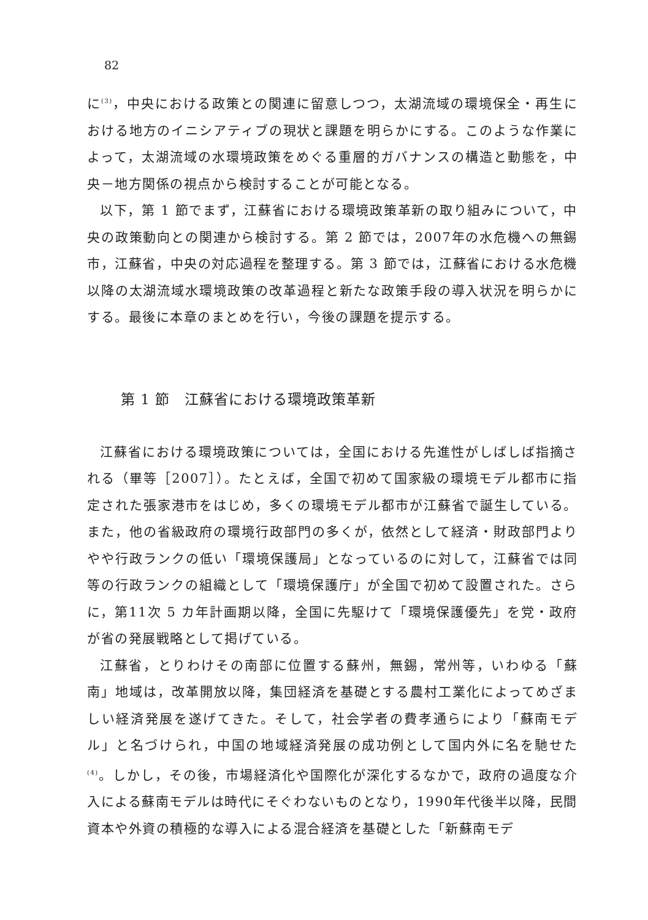82
に<sup>(3)</sup>，中央における政策との関連に留意しつつ，太湖流域の環境保全・再生における地方のイニシアティブの現状と課題を明らかにする。このような作業によって，太湖流域の水環境政策をめぐる重層的ガバナンスの構造と動態を，中央－地方関係の視点から検討することが可能となる。
以下，第 1 節でまず，江蘇省における環境政策革新の取り組みについて，中央の政策動向との関連から検討する。第 2 節では，2007年の水危機への無錫市，江蘇省，中央の対応過程を整理する。第 3 節では，江蘇省における水危機以降の太湖流域水環境政策の改革過程と新たな政策手段の導入状況を明らかにする。最後に本章のまとめを行い，今後の課題を提示する。
第 1 節　江蘇省における環境政策革新
江蘇省における環境政策については，全国における先進性がしばしば指摘される（畢等［2007］）。たとえば，全国で初めて国家級の環境モデル都市に指定された張家港市をはじめ，多くの環境モデル都市が江蘇省で誕生している。また，他の省級政府の環境行政部門の多くが，依然として経済・財政部門よりやや行政ランクの低い「環境保護局」となっているのに対して，江蘇省では同等の行政ランクの組織として「環境保護庁」が全国で初めて設置された。さらに，第11次 5 カ年計画期以降，全国に先駆けて「環境保護優先」を党・政府が省の発展戦略として掲げている。
江蘇省，とりわけその南部に位置する蘇州，無錫，常州等，いわゆる「蘇南」地域は，改革開放以降，集団経済を基礎とする農村工業化によってめざましい経済発展を遂げてきた。そして，社会学者の費孝通らにより「蘇南モデル」と名づけられ，中国の地域経済発展の成功例として国内外に名を馳せた<sup>(4)</sup>。しかし，その後，市場経済化や国際化が深化するなかで，政府の過度な介入による蘇南モデルは時代にそぐわないものとなり，1990年代後半以降，民間資本や外資の積極的な導入による混合経済を基礎とした「新蘇南モデ